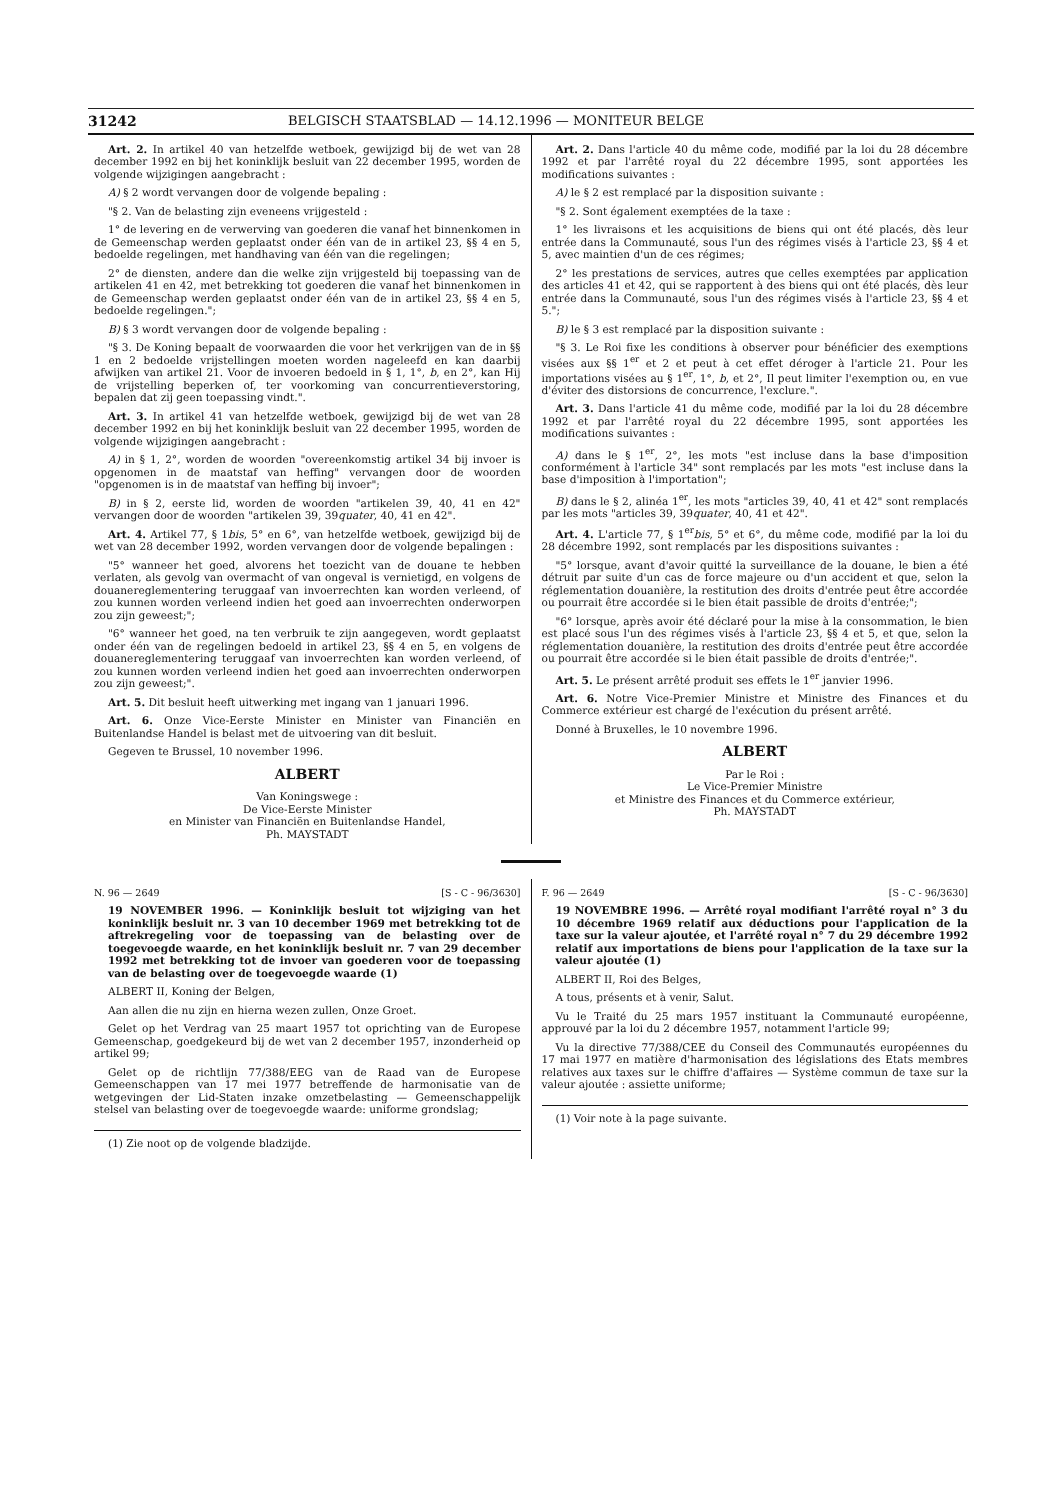31242 BELGISCH STAATSBLAD — 14.12.1996 — MONITEUR BELGE
Art. 2. In artikel 40 van hetzelfde wetboek, gewijzigd bij de wet van 28 december 1992 en bij het koninklijk besluit van 22 december 1995, worden de volgende wijzigingen aangebracht :
A) § 2 wordt vervangen door de volgende bepaling :
"§ 2. Van de belasting zijn eveneens vrijgesteld :
1° de levering en de verwerving van goederen die vanaf het binnenkomen in de Gemeenschap werden geplaatst onder één van de in artikel 23, §§ 4 en 5, bedoelde regelingen, met handhaving van één van die regelingen;
2° de diensten, andere dan die welke zijn vrijgesteld bij toepassing van de artikelen 41 en 42, met betrekking tot goederen die vanaf het binnenkomen in de Gemeenschap werden geplaatst onder één van de in artikel 23, §§ 4 en 5, bedoelde regelingen.";
B) § 3 wordt vervangen door de volgende bepaling :
"§ 3. De Koning bepaalt de voorwaarden die voor het verkrijgen van de in §§ 1 en 2 bedoelde vrijstellingen moeten worden nageleefd en kan daarbij afwijken van artikel 21. Voor de invoeren bedoeld in § 1, 1°, b, en 2°, kan Hij de vrijstelling beperken of, ter voorkoming van concurrentieverstoring, bepalen dat zij geen toepassing vindt.".
Art. 3. In artikel 41 van hetzelfde wetboek, gewijzigd bij de wet van 28 december 1992 en bij het koninklijk besluit van 22 december 1995, worden de volgende wijzigingen aangebracht :
A) in § 1, 2°, worden de woorden "overeenkomstig artikel 34 bij invoer is opgenomen in de maatstaf van heffing" vervangen door de woorden "opgenomen is in de maatstaf van heffing bij invoer";
B) in § 2, eerste lid, worden de woorden "artikelen 39, 40, 41 en 42" vervangen door de woorden "artikelen 39, 39quater, 40, 41 en 42".
Art. 4. Artikel 77, § 1bis, 5° en 6°, van hetzelfde wetboek, gewijzigd bij de wet van 28 december 1992, worden vervangen door de volgende bepalingen :
"5° wanneer het goed, alvorens het toezicht van de douane te hebben verlaten, als gevolg van overmacht of van ongeval is vernietigd, en volgens de douanereglementering teruggaaf van invoerrechten kan worden verleend, of zou kunnen worden verleend indien het goed aan invoerrechten onderworpen zou zijn geweest;";
"6° wanneer het goed, na ten verbruik te zijn aangegeven, wordt geplaatst onder één van de regelingen bedoeld in artikel 23, §§ 4 en 5, en volgens de douanereglementering teruggaaf van invoerrechten kan worden verleend, of zou kunnen worden verleend indien het goed aan invoerrechten onderworpen zou zijn geweest;".
Art. 5. Dit besluit heeft uitwerking met ingang van 1 januari 1996.
Art. 6. Onze Vice-Eerste Minister en Minister van Financiën en Buitenlandse Handel is belast met de uitvoering van dit besluit.
Gegeven te Brussel, 10 november 1996.
ALBERT
Van Koningswege :
De Vice-Eerste Minister
en Minister van Financiën en Buitenlandse Handel,
Ph. MAYSTADT
Art. 2. Dans l'article 40 du même code, modifié par la loi du 28 décembre 1992 et par l'arrêté royal du 22 décembre 1995, sont apportées les modifications suivantes :
A) le § 2 est remplacé par la disposition suivante :
"§ 2. Sont également exemptées de la taxe :
1° les livraisons et les acquisitions de biens qui ont été placés, dès leur entrée dans la Communauté, sous l'un des régimes visés à l'article 23, §§ 4 et 5, avec maintien d'un de ces régimes;
2° les prestations de services, autres que celles exemptées par application des articles 41 et 42, qui se rapportent à des biens qui ont été placés, dès leur entrée dans la Communauté, sous l'un des régimes visés à l'article 23, §§ 4 et 5.";
B) le § 3 est remplacé par la disposition suivante :
"§ 3. Le Roi fixe les conditions à observer pour bénéficier des exemptions visées aux §§ 1<sup>er</sup> et 2 et peut à cet effet déroger à l'article 21. Pour les importations visées au § 1<sup>er</sup>, 1°, b, et 2°, Il peut limiter l'exemption ou, en vue d'éviter des distorsions de concurrence, l'exclure.".
Art. 3. Dans l'article 41 du même code, modifié par la loi du 28 décembre 1992 et par l'arrêté royal du 22 décembre 1995, sont apportées les modifications suivantes :
A) dans le § 1<sup>er</sup>, 2°, les mots "est incluse dans la base d'imposition conformément à l'article 34" sont remplacés par les mots "est incluse dans la base d'imposition à l'importation";
B) dans le § 2, alinéa 1<sup>er</sup>, les mots "articles 39, 40, 41 et 42" sont remplacés par les mots "articles 39, 39quater, 40, 41 et 42".
Art. 4. L'article 77, § 1<sup>er</sup>bis, 5° et 6°, du même code, modifié par la loi du 28 décembre 1992, sont remplacés par les dispositions suivantes :
"5° lorsque, avant d'avoir quitté la surveillance de la douane, le bien a été détruit par suite d'un cas de force majeure ou d'un accident et que, selon la réglementation douanière, la restitution des droits d'entrée peut être accordée ou pourrait être accordée si le bien était passible de droits d'entrée;";
"6° lorsque, après avoir été déclaré pour la mise à la consommation, le bien est placé sous l'un des régimes visés à l'article 23, §§ 4 et 5, et que, selon la réglementation douanière, la restitution des droits d'entrée peut être accordée ou pourrait être accordée si le bien était passible de droits d'entrée;".
Art. 5. Le présent arrêté produit ses effets le 1<sup>er</sup> janvier 1996.
Art. 6. Notre Vice-Premier Ministre et Ministre des Finances et du Commerce extérieur est chargé de l'exécution du présent arrêté.
Donné à Bruxelles, le 10 novembre 1996.
ALBERT
Par le Roi :
Le Vice-Premier Ministre
et Ministre des Finances et du Commerce extérieur,
Ph. MAYSTADT
N. 96 — 2649 [S - C - 96/3630]
19 NOVEMBER 1996. — Koninklijk besluit tot wijziging van het koninklijk besluit nr. 3 van 10 december 1969 met betrekking tot de aftrekregeling voor de toepassing van de belasting over de toegevoegde waarde, en het koninklijk besluit nr. 7 van 29 december 1992 met betrekking tot de invoer van goederen voor de toepassing van de belasting over de toegevoegde waarde (1)
ALBERT II, Koning der Belgen,
Aan allen die nu zijn en hierna wezen zullen, Onze Groet.
Gelet op het Verdrag van 25 maart 1957 tot oprichting van de Europese Gemeenschap, goedgekeurd bij de wet van 2 december 1957, inzonderheid op artikel 99;
Gelet op de richtlijn 77/388/EEG van de Raad van de Europese Gemeenschappen van 17 mei 1977 betreffende de harmonisatie van de wetgevingen der Lid-Staten inzake omzetbelasting — Gemeenschappelijk stelsel van belasting over de toegevoegde waarde: uniforme grondslag;
(1) Zie noot op de volgende bladzijde.
F. 96 — 2649 [S - C - 96/3630]
19 NOVEMBRE 1996. — Arrêté royal modifiant l'arrêté royal n° 3 du 10 décembre 1969 relatif aux déductions pour l'application de la taxe sur la valeur ajoutée, et l'arrêté royal n° 7 du 29 décembre 1992 relatif aux importations de biens pour l'application de la taxe sur la valeur ajoutée (1)
ALBERT II, Roi des Belges,
A tous, présents et à venir, Salut.
Vu le Traité du 25 mars 1957 instituant la Communauté européenne, approuvé par la loi du 2 décembre 1957, notamment l'article 99;
Vu la directive 77/388/CEE du Conseil des Communautés européennes du 17 mai 1977 en matière d'harmonisation des législations des Etats membres relatives aux taxes sur le chiffre d'affaires — Système commun de taxe sur la valeur ajoutée : assiette uniforme;
(1) Voir note à la page suivante.